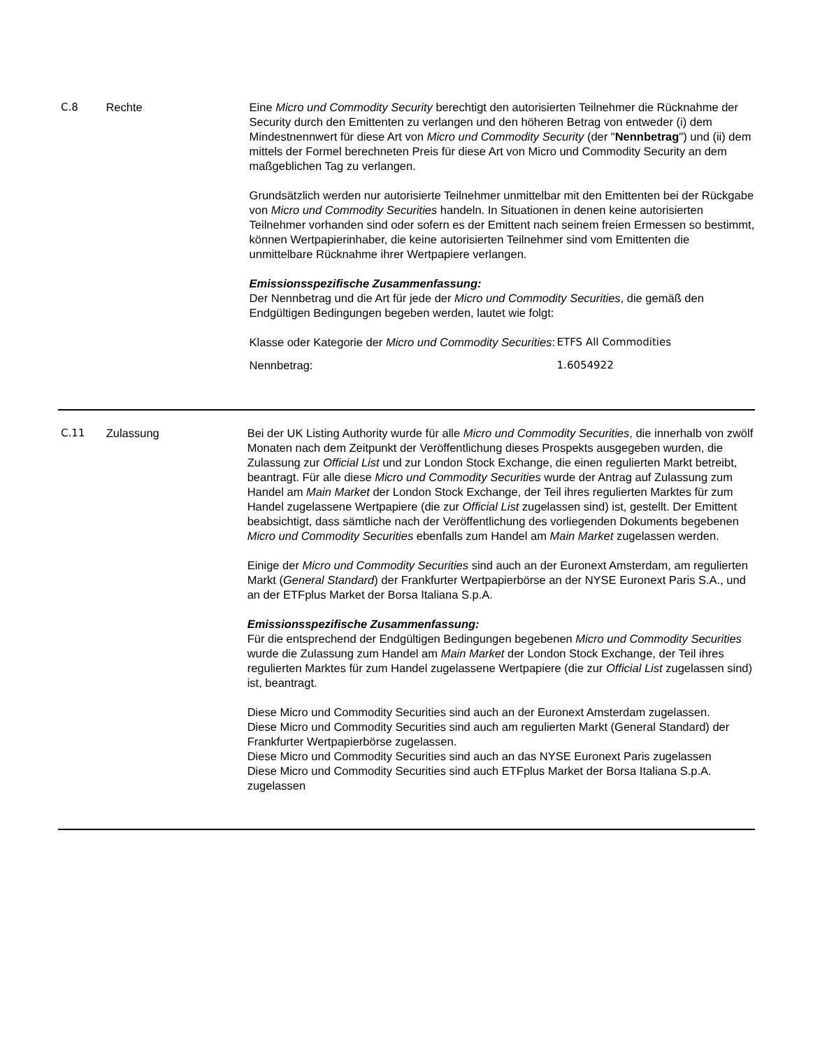C.8 Rechte Eine Micro und Commodity Security berechtigt den autorisierten Teilnehmer die Rücknahme der Security durch den Emittenten zu verlangen und den höheren Betrag von entweder (i) dem Mindestnennwert für diese Art von Micro und Commodity Security (der "Nennbetrag") und (ii) dem mittels der Formel berechneten Preis für diese Art von Micro und Commodity Security an dem maßgeblichen Tag zu verlangen.
Grundsätzlich werden nur autorisierte Teilnehmer unmittelbar mit den Emittenten bei der Rückgabe von Micro und Commodity Securities handeln. In Situationen in denen keine autorisierten Teilnehmer vorhanden sind oder sofern es der Emittent nach seinem freien Ermessen so bestimmt, können Wertpapierinhaber, die keine autorisierten Teilnehmer sind vom Emittenten die unmittelbare Rücknahme ihrer Wertpapiere verlangen.
Emissionsspezifische Zusammenfassung:
Der Nennbetrag und die Art für jede der Micro und Commodity Securities, die gemäß den Endgültigen Bedingungen begeben werden, lautet wie folgt:
| Klasse oder Kategorie der Micro und Commodity Securities : | ETFS All Commodities |
| Nennbetrag: | 1.6054922 |
C.11 Zulassung Bei der UK Listing Authority wurde für alle Micro und Commodity Securities, die innerhalb von zwölf Monaten nach dem Zeitpunkt der Veröffentlichung dieses Prospekts ausgegeben wurden, die Zulassung zur Official List und zur London Stock Exchange, die einen regulierten Markt betreibt, beantragt. Für alle diese Micro und Commodity Securities wurde der Antrag auf Zulassung zum Handel am Main Market der London Stock Exchange, der Teil ihres regulierten Marktes für zum Handel zugelassene Wertpapiere (die zur Official List zugelassen sind) ist, gestellt. Der Emittent beabsichtigt, dass sämtliche nach der Veröffentlichung des vorliegenden Dokuments begebenen Micro und Commodity Securities ebenfalls zum Handel am Main Market zugelassen werden.
Einige der Micro und Commodity Securities sind auch an der Euronext Amsterdam, am regulierten Markt (General Standard) der Frankfurter Wertpapierbörse an der NYSE Euronext Paris S.A., und an der ETFplus Market der Borsa Italiana S.p.A.
Emissionsspezifische Zusammenfassung:
Für die entsprechend der Endgültigen Bedingungen begebenen Micro und Commodity Securities wurde die Zulassung zum Handel am Main Market der London Stock Exchange, der Teil ihres regulierten Marktes für zum Handel zugelassene Wertpapiere (die zur Official List zugelassen sind) ist, beantragt.
Diese Micro und Commodity Securities sind auch an der Euronext Amsterdam zugelassen.
Diese Micro und Commodity Securities sind auch am regulierten Markt (General Standard) der Frankfurter Wertpapierbörse zugelassen.
Diese Micro und Commodity Securities sind auch an das NYSE Euronext Paris zugelassen
Diese Micro und Commodity Securities sind auch ETFplus Market der Borsa Italiana S.p.A. zugelassen